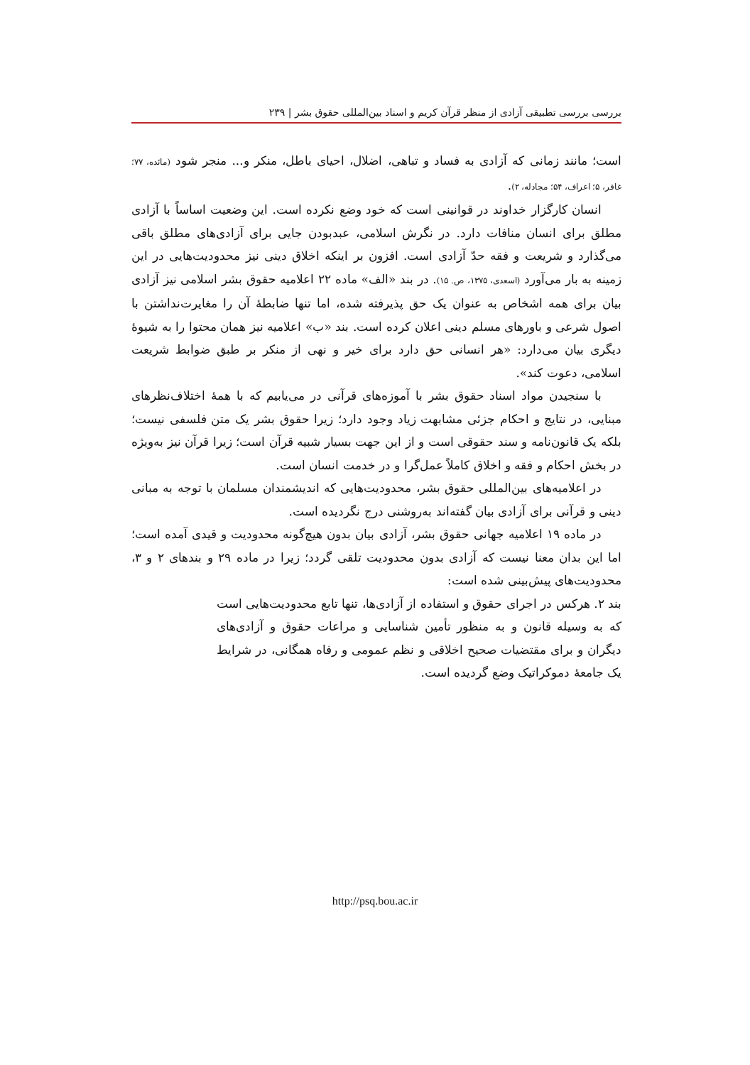بررسی بررسی تطبیقی آزادی از منظر قرآن کریم و اسناد بین‌المللی حقوق بشر | ۲۳۹
است؛ مانند زمانی که آزادی به فساد و تباهی، اضلال، احیای باطل، منکر و... منجر شود (مائده، ۷۷؛ غافر، ۵؛ اعراف، ۵۴؛ مجادله، ۲).
انسان کارگزار خداوند در قوانینی است که خود وضع نکرده است. این وضعیت اساساً با آزادی مطلق برای انسان منافات دارد. در نگرش اسلامی، عبدبودن جایی برای آزادی‌های مطلق باقی می‌گذارد و شریعت و فقه حدّ آزادی است. افزون بر اینکه اخلاق دینی نیز محدودیت‌هایی در این زمینه به بار می‌آورد (اسعدی، ۱۳۷۵، ص. ۱۵). در بند «الف» ماده ۲۲ اعلامیه حقوق بشر اسلامی نیز آزادی بیان برای همه اشخاص به عنوان یک حق پذیرفته شده، اما تنها ضابطهٔ آن را مغایرت‌نداشتن با اصول شرعی و باورهای مسلم دینی اعلان کرده است. بند «ب» اعلامیه نیز همان محتوا را به شیوهٔ دیگری بیان می‌دارد: «هر انسانی حق دارد برای خیر و نهی از منکر بر طبق ضوابط شریعت اسلامی، دعوت کند».
با سنجیدن مواد اسناد حقوق بشر با آموزه‌های قرآنی در می‌یابیم که با همهٔ اختلاف‌نظرهای مبنایی، در نتایج و احکام جزئی مشابهت زیاد وجود دارد؛ زیرا حقوق بشر یک متن فلسفی نیست؛ بلکه یک قانون‌نامه و سند حقوقی است و از این جهت بسیار شبیه قرآن است؛ زیرا قرآن نیز به‌ویژه در بخش احکام و فقه و اخلاق کاملاً عمل‌گرا و در خدمت انسان است.
در اعلامیه‌های بین‌المللی حقوق بشر، محدودیت‌هایی که اندیشمندان مسلمان با توجه به مبانی دینی و قرآنی برای آزادی بیان گفته‌اند به‌روشنی درج نگردیده است.
در ماده ۱۹ اعلامیه جهانی حقوق بشر، آزادی بیان بدون هیچ‌گونه محدودیت و قیدی آمده است؛ اما این بدان معنا نیست که آزادی بدون محدودیت تلقی گردد؛ زیرا در ماده ۲۹ و بندهای ۲ و ۳، محدودیت‌های پیش‌بینی شده است:
بند ۲. هرکس در اجرای حقوق و استفاده از آزادی‌ها، تنها تابع محدودیت‌هایی است که به وسیله قانون و به منظور تأمین شناسایی و مراعات حقوق و آزادی‌های دیگران و برای مقتضیات صحیح اخلاقی و نظم عمومی و رفاه همگانی، در شرایط یک جامعهٔ دموکراتیک وضع گردیده است.
http://psq.bou.ac.ir